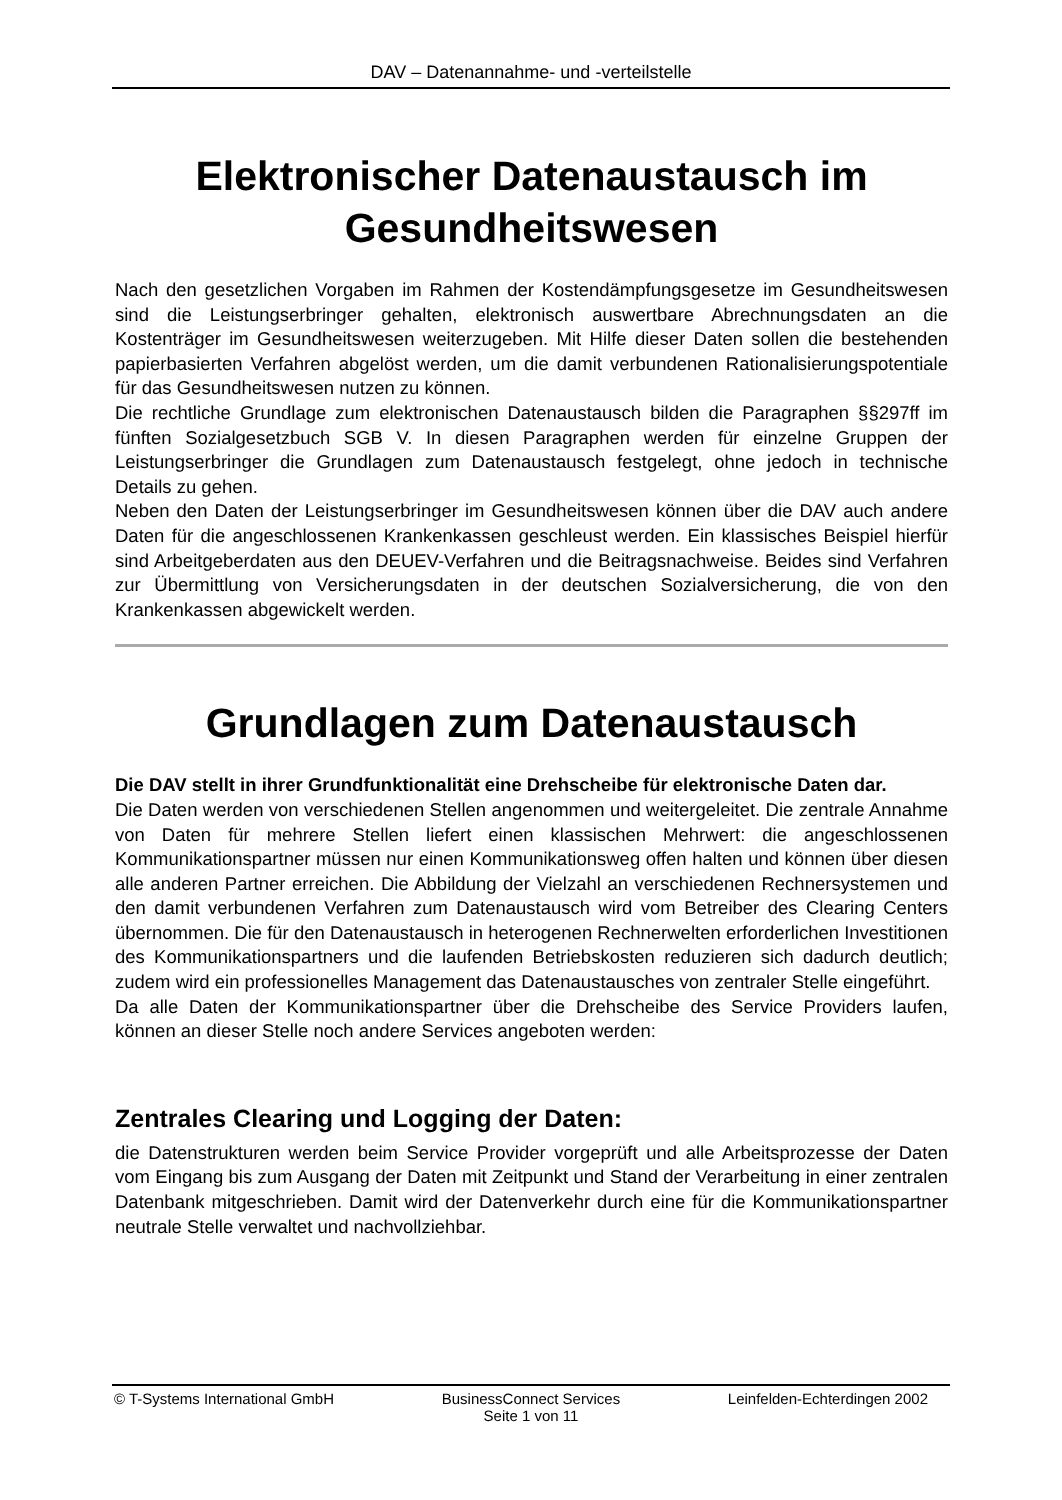DAV – Datenannahme- und -verteilstelle
Elektronischer Datenaustausch im Gesundheitswesen
Nach den gesetzlichen Vorgaben im Rahmen der Kostendämpfungsgesetze im Gesundheitswesen sind die Leistungserbringer gehalten, elektronisch auswertbare Abrechnungsdaten an die Kostenträger im Gesundheitswesen weiterzugeben. Mit Hilfe dieser Daten sollen die bestehenden papierbasierten Verfahren abgelöst werden, um die damit verbundenen Rationalisierungspotentiale für das Gesundheitswesen nutzen zu können.
Die rechtliche Grundlage zum elektronischen Datenaustausch bilden die Paragraphen §§297ff im fünften Sozialgesetzbuch SGB V. In diesen Paragraphen werden für einzelne Gruppen der Leistungserbringer die Grundlagen zum Datenaustausch festgelegt, ohne jedoch in technische Details zu gehen.
Neben den Daten der Leistungserbringer im Gesundheitswesen können über die DAV auch andere Daten für die angeschlossenen Krankenkassen geschleust werden. Ein klassisches Beispiel hierfür sind Arbeitgeberdaten aus den DEUEV-Verfahren und die Beitragsnachweise. Beides sind Verfahren zur Übermittlung von Versicherungsdaten in der deutschen Sozialversicherung, die von den Krankenkassen abgewickelt werden.
Grundlagen zum Datenaustausch
Die DAV stellt in ihrer Grundfunktionalität eine Drehscheibe für elektronische Daten dar.
Die Daten werden von verschiedenen Stellen angenommen und weitergeleitet. Die zentrale Annahme von Daten für mehrere Stellen liefert einen klassischen Mehrwert: die angeschlossenen Kommunikationspartner müssen nur einen Kommunikationsweg offen halten und können über diesen alle anderen Partner erreichen. Die Abbildung der Vielzahl an verschiedenen Rechnersystemen und den damit verbundenen Verfahren zum Datenaustausch wird vom Betreiber des Clearing Centers übernommen. Die für den Datenaustausch in heterogenen Rechnerwelten erforderlichen Investitionen des Kommunikationspartners und die laufenden Betriebskosten reduzieren sich dadurch deutlich; zudem wird ein professionelles Management das Datenaustausches von zentraler Stelle eingeführt.
Da alle Daten der Kommunikationspartner über die Drehscheibe des Service Providers laufen, können an dieser Stelle noch andere Services angeboten werden:
Zentrales Clearing und Logging der Daten:
die Datenstrukturen werden beim Service Provider vorgeprüft und alle Arbeitsprozesse der Daten vom Eingang bis zum Ausgang der Daten mit Zeitpunkt und Stand der Verarbeitung in einer zentralen Datenbank mitgeschrieben. Damit wird der Datenverkehr durch eine für die Kommunikationspartner neutrale Stelle verwaltet und nachvollziehbar.
© T-Systems International GmbH BusinessConnect Services Leinfelden-Echterdingen 2002
Seite 1 von 11